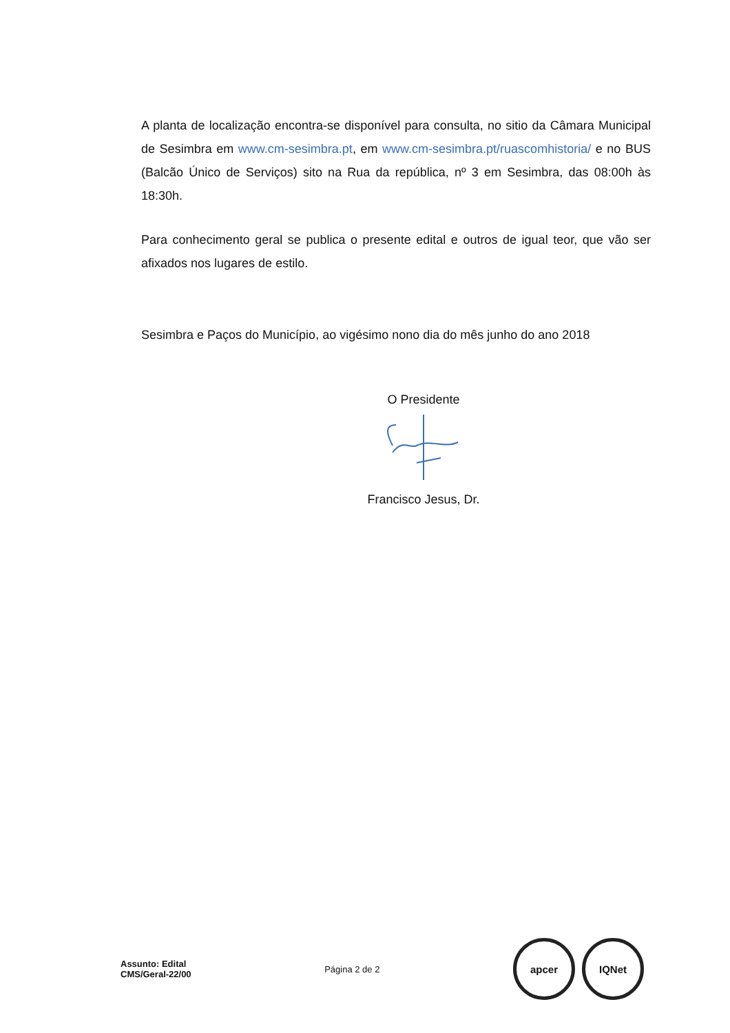A planta de localização encontra-se disponível para consulta, no sitio da Câmara Municipal de Sesimbra em www.cm-sesimbra.pt, em www.cm-sesimbra.pt/ruascomhistoria/ e no BUS (Balcão Único de Serviços) sito na Rua da república, nº 3 em Sesimbra, das 08:00h às 18:30h.
Para conhecimento geral se publica o presente edital e outros de igual teor, que vão ser afixados nos lugares de estilo.
Sesimbra e Paços do Município, ao vigésimo nono dia do mês junho do ano 2018
O Presidente
Francisco Jesus, Dr.
Assunto: Edital
CMS/Geral-22/00
Página 2 de 2
apcer IQNet